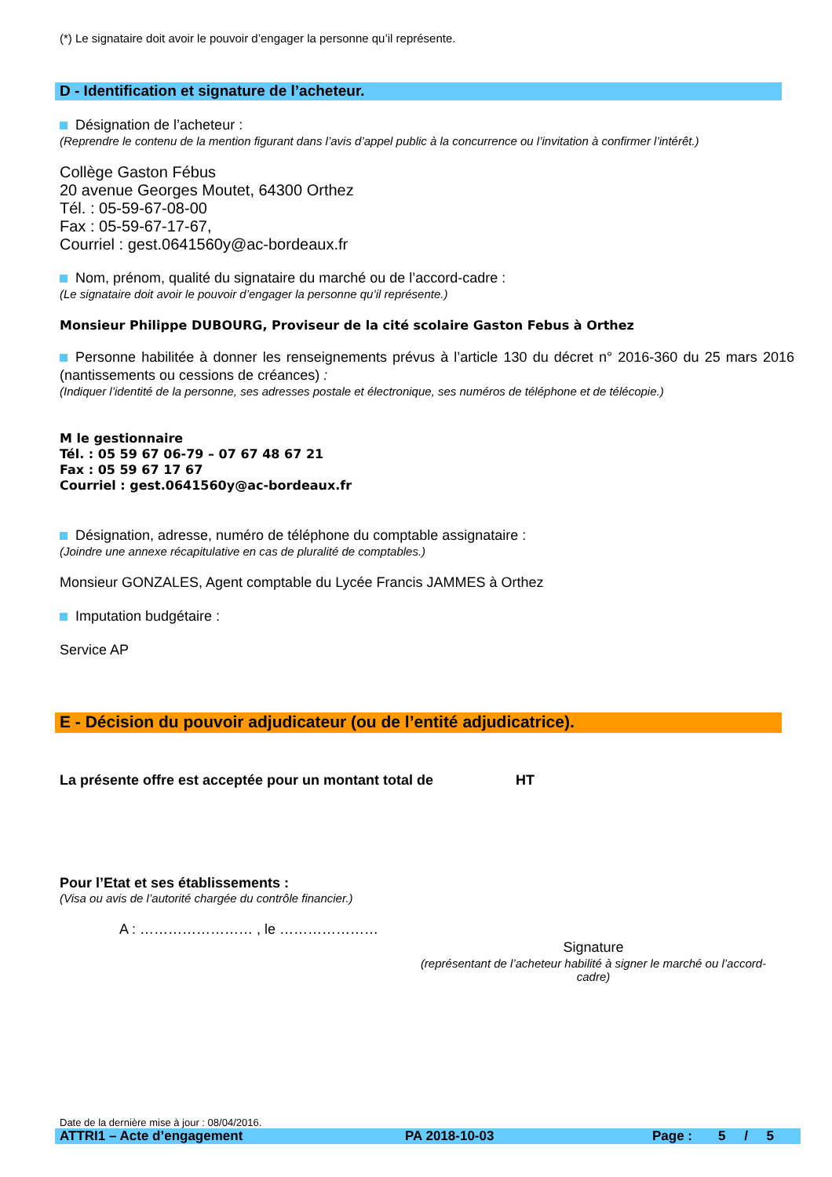(*) Le signataire doit avoir le pouvoir d’engager la personne qu’il représente.
D - Identification et signature de l’acheteur.
Désignation de l’acheteur :
(Reprendre le contenu de la mention figurant dans l’avis d’appel public à la concurrence ou l’invitation à confirmer l’intérêt.)
Collège Gaston Fébus
20 avenue Georges Moutet, 64300 Orthez
Tél. : 05-59-67-08-00
Fax : 05-59-67-17-67,
Courriel : gest.0641560y@ac-bordeaux.fr
Nom, prénom, qualité du signataire du marché ou de l’accord-cadre :
(Le signataire doit avoir le pouvoir d’engager la personne qu’il représente.)
Monsieur Philippe DUBOURG, Proviseur de la cité scolaire Gaston Febus à Orthez
Personne habilitée à donner les renseignements prévus à l’article 130 du décret n° 2016-360 du 25 mars 2016 (nantissements ou cessions de créances) :
(Indiquer l’identité de la personne, ses adresses postale et électronique, ses numéros de téléphone et de télécopie.)
M le gestionnaire
Tél. : 05 59 67 06-79 – 07 67 48 67 21
Fax : 05 59 67 17 67
Courriel : gest.0641560y@ac-bordeaux.fr
Désignation, adresse, numéro de téléphone du comptable assignataire :
(Joindre une annexe récapitulative en cas de pluralité de comptables.)
Monsieur GONZALES, Agent comptable du Lycée Francis JAMMES à Orthez
Imputation budgétaire :
Service AP
E - Décision du pouvoir adjudicateur (ou de l’entité adjudicatrice).
La présente offre est acceptée pour un montant total de HT
Pour l’Etat et ses établissements :
(Visa ou avis de l’autorité chargée du contrôle financier.)
A : …………………… , le …………………
Signature
(représentant de l’acheteur habilité à signer le marché ou l’accord-cadre)
Date de la dernière mise à jour : 08/04/2016.
ATTRI1 – Acte d’engagement PA 2018-10-03 Page : 5 / 5